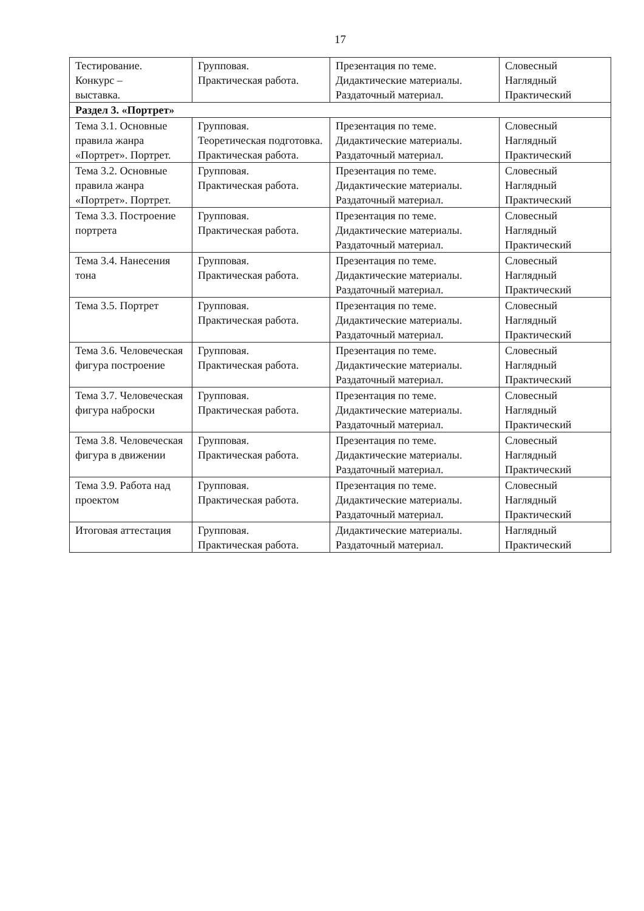17
| Тестирование. Конкурс – выставка. | Групповая. Практическая работа. | Презентация по теме. Дидактические материалы. Раздаточный материал. | Словесный Наглядный Практический |
| Раздел 3. «Портрет» | | | |
| Тема 3.1. Основные правила жанра «Портрет». Портрет. | Групповая. Теоретическая подготовка. Практическая работа. | Презентация по теме. Дидактические материалы. Раздаточный материал. | Словесный Наглядный Практический |
| Тема 3.2. Основные правила жанра «Портрет». Портрет. | Групповая. Практическая работа. | Презентация по теме. Дидактические материалы. Раздаточный материал. | Словесный Наглядный Практический |
| Тема 3.3. Построение портрета | Групповая. Практическая работа. | Презентация по теме. Дидактические материалы. Раздаточный материал. | Словесный Наглядный Практический |
| Тема 3.4. Нанесения тона | Групповая. Практическая работа. | Презентация по теме. Дидактические материалы. Раздаточный материал. | Словесный Наглядный Практический |
| Тема 3.5. Портрет | Групповая. Практическая работа. | Презентация по теме. Дидактические материалы. Раздаточный материал. | Словесный Наглядный Практический |
| Тема 3.6. Человеческая фигура построение | Групповая. Практическая работа. | Презентация по теме. Дидактические материалы. Раздаточный материал. | Словесный Наглядный Практический |
| Тема 3.7. Человеческая фигура наброски | Групповая. Практическая работа. | Презентация по теме. Дидактические материалы. Раздаточный материал. | Словесный Наглядный Практический |
| Тема 3.8. Человеческая фигура в движении | Групповая. Практическая работа. | Презентация по теме. Дидактические материалы. Раздаточный материал. | Словесный Наглядный Практический |
| Тема 3.9. Работа над проектом | Групповая. Практическая работа. | Презентация по теме. Дидактические материалы. Раздаточный материал. | Словесный Наглядный Практический |
| Итоговая аттестация | Групповая. Практическая работа. | Дидактические материалы. Раздаточный материал. | Наглядный Практический |